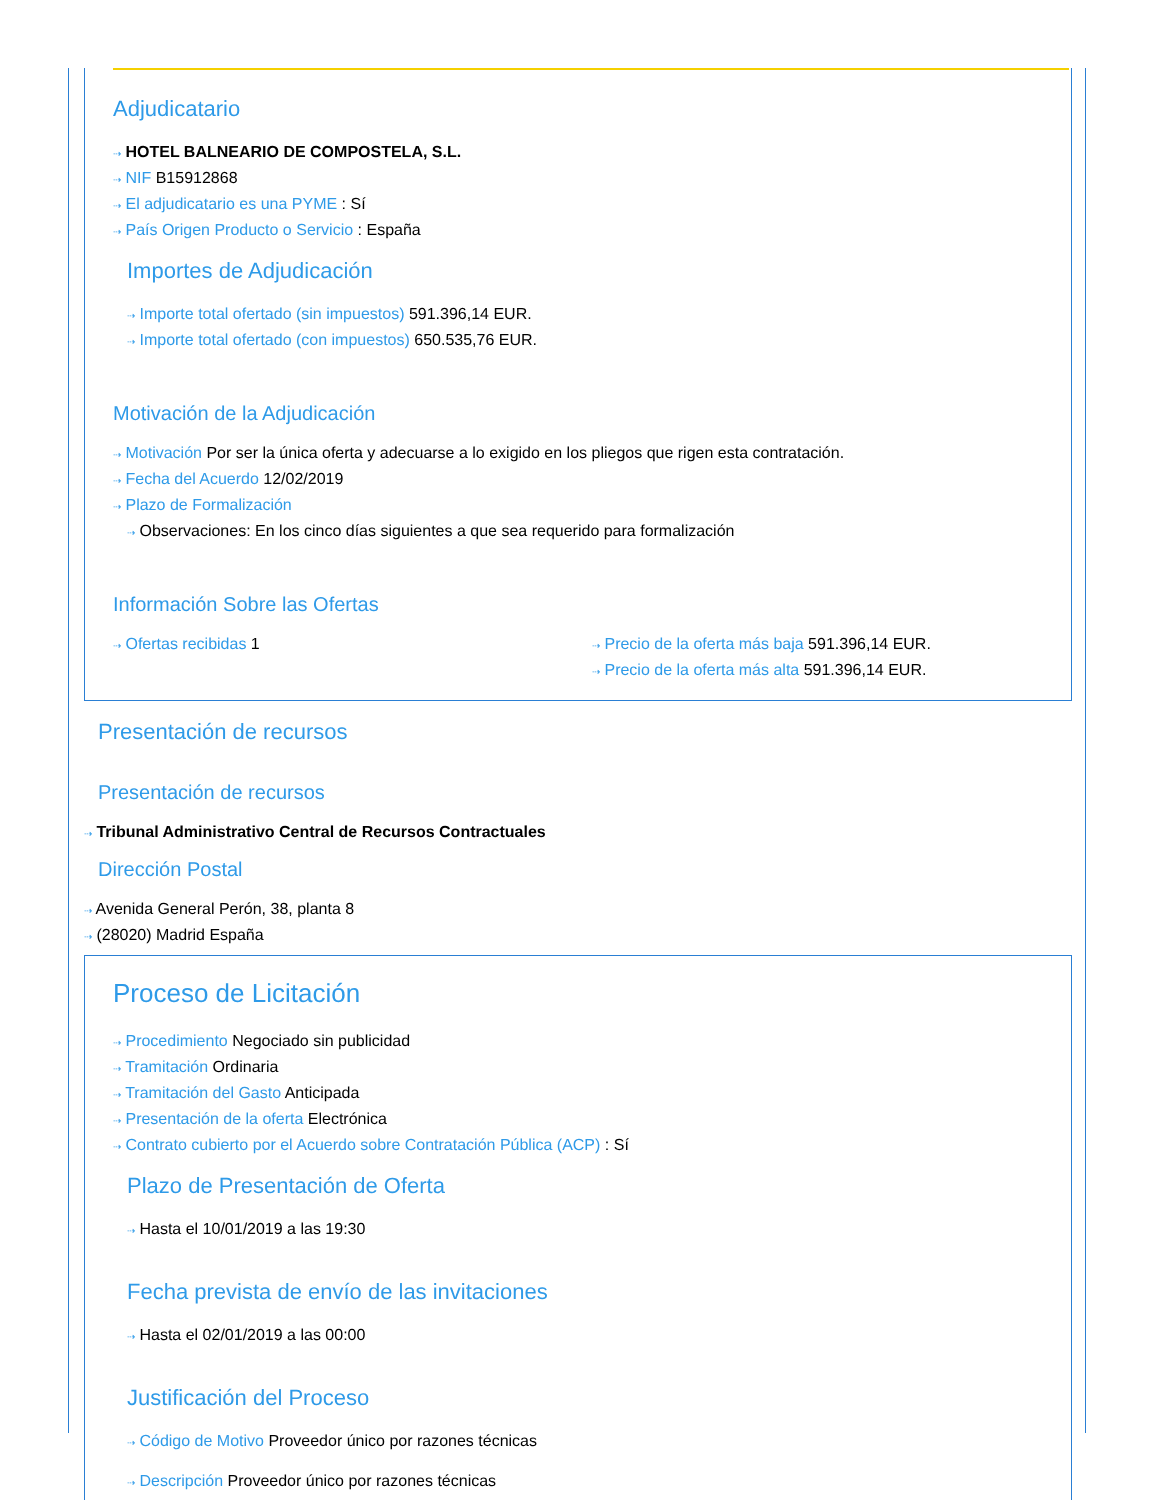Adjudicatario
⇢ HOTEL BALNEARIO DE COMPOSTELA, S.L.
⇢ NIF B15912868
⇢ El adjudicatario es una PYME : Sí
⇢ País Origen Producto o Servicio : España
Importes de Adjudicación
⇢ Importe total ofertado (sin impuestos) 591.396,14 EUR.
⇢ Importe total ofertado (con impuestos) 650.535,76 EUR.
Motivación de la Adjudicación
⇢ Motivación Por ser la única oferta y adecuarse a lo exigido en los pliegos que rigen esta contratación.
⇢ Fecha del Acuerdo 12/02/2019
⇢ Plazo de Formalización
⇢ Observaciones: En los cinco días siguientes a que sea requerido para formalización
Información Sobre las Ofertas
⇢ Ofertas recibidas 1
⇢ Precio de la oferta más baja 591.396,14 EUR.
⇢ Precio de la oferta más alta 591.396,14 EUR.
Presentación de recursos
Presentación de recursos
⇢ Tribunal Administrativo Central de Recursos Contractuales
Dirección Postal
⇢ Avenida General Perón, 38, planta 8
⇢ (28020) Madrid España
Proceso de Licitación
⇢ Procedimiento Negociado sin publicidad
⇢ Tramitación Ordinaria
⇢ Tramitación del Gasto Anticipada
⇢ Presentación de la oferta Electrónica
⇢ Contrato cubierto por el Acuerdo sobre Contratación Pública (ACP) : Sí
Plazo de Presentación de Oferta
⇢ Hasta el 10/01/2019 a las 19:30
Fecha prevista de envío de las invitaciones
⇢ Hasta el 02/01/2019 a las 00:00
Justificación del Proceso
⇢ Código de Motivo Proveedor único por razones técnicas
⇢ Descripción Proveedor único por razones técnicas